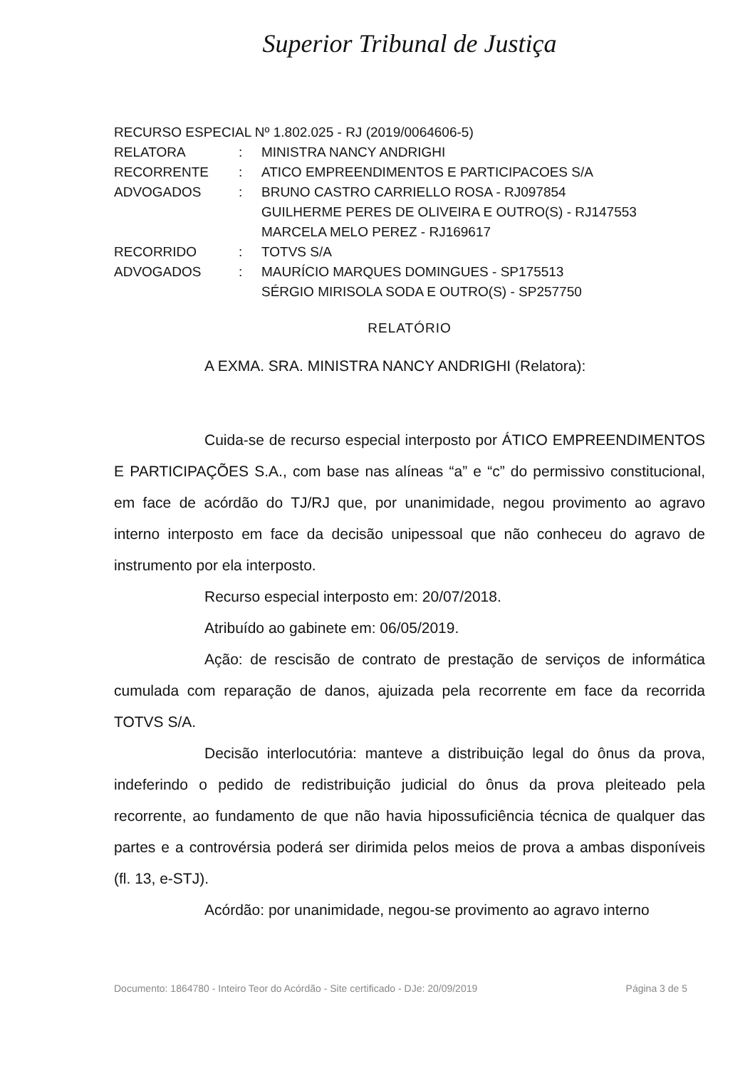Superior Tribunal de Justiça
| RECURSO ESPECIAL Nº 1.802.025 - RJ (2019/0064606-5) | | |
| RELATORA | : | MINISTRA NANCY ANDRIGHI |
| RECORRENTE | : | ATICO EMPREENDIMENTOS E PARTICIPACOES S/A |
| ADVOGADOS | : | BRUNO CASTRO CARRIELLO ROSA - RJ097854 GUILHERME PERES DE OLIVEIRA E OUTRO(S) - RJ147553 MARCELA MELO PEREZ - RJ169617 |
| RECORRIDO | : | TOTVS S/A |
| ADVOGADOS | : | MAURÍCIO MARQUES DOMINGUES - SP175513 SÉRGIO MIRISOLA SODA E OUTRO(S) - SP257750 |
RELATÓRIO
A EXMA. SRA. MINISTRA NANCY ANDRIGHI (Relatora):
Cuida-se de recurso especial interposto por ÁTICO EMPREENDIMENTOS E PARTICIPAÇÕES S.A., com base nas alíneas “a” e “c” do permissivo constitucional, em face de acórdão do TJ/RJ que, por unanimidade, negou provimento ao agravo interno interposto em face da decisão unipessoal que não conheceu do agravo de instrumento por ela interposto.
Recurso especial interposto em: 20/07/2018.
Atribuído ao gabinete em: 06/05/2019.
Ação: de rescisão de contrato de prestação de serviços de informática cumulada com reparação de danos, ajuizada pela recorrente em face da recorrida TOTVS S/A.
Decisão interlocutória: manteve a distribuição legal do ônus da prova, indeferindo o pedido de redistribuição judicial do ônus da prova pleiteado pela recorrente, ao fundamento de que não havia hipossuficiência técnica de qualquer das partes e a controvérsia poderá ser dirimida pelos meios de prova a ambas disponíveis (fl. 13, e-STJ).
Acórdão: por unanimidade, negou-se provimento ao agravo interno
Documento: 1864780 - Inteiro Teor do Acórdão - Site certificado - DJe: 20/09/2019 Página 3 de 5